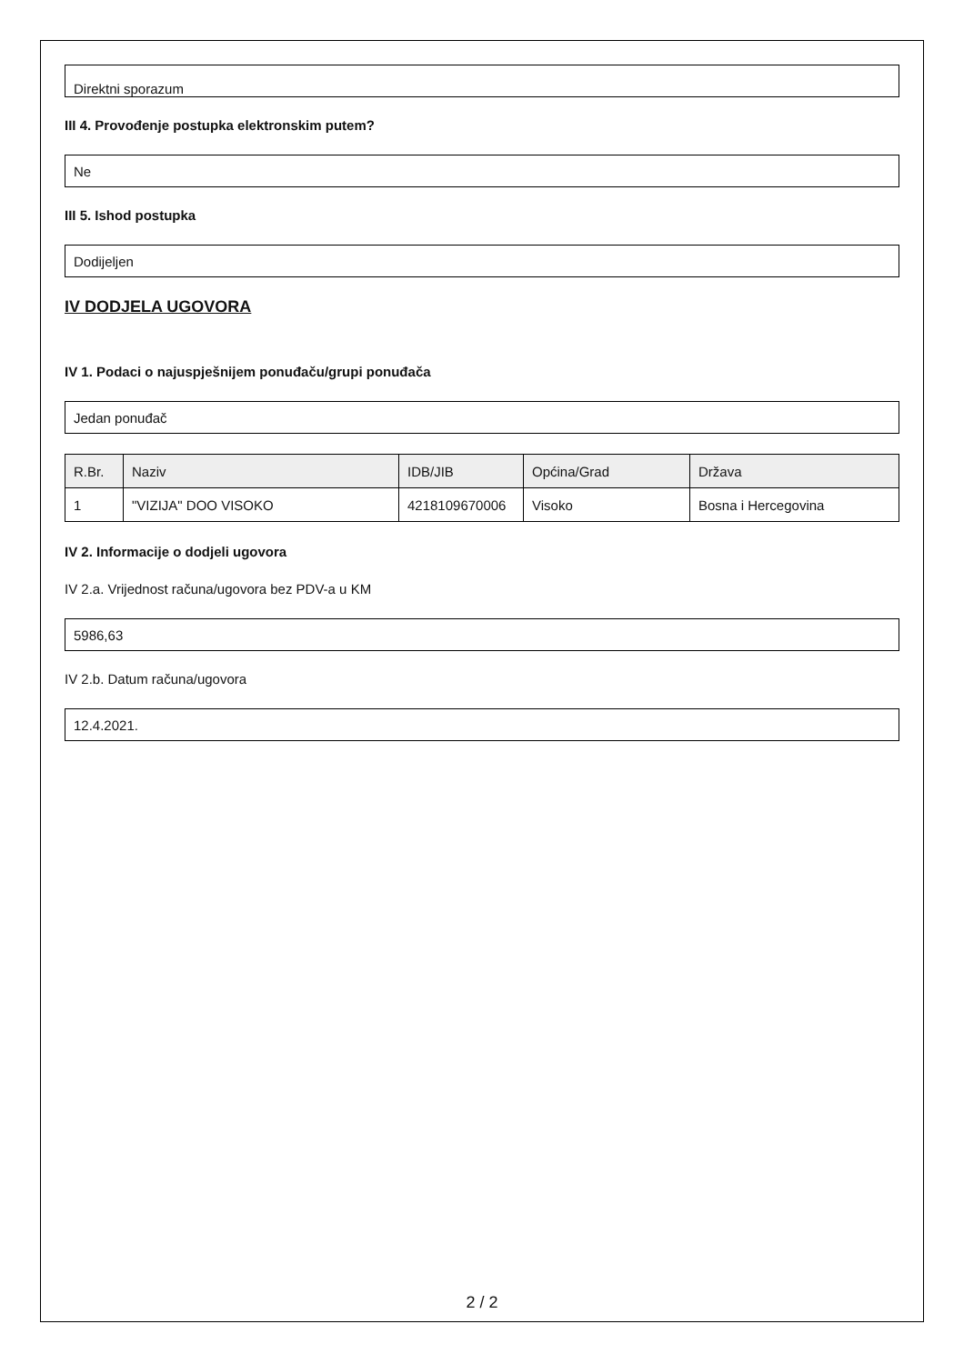Direktni sporazum
III 4. Provođenje postupka elektronskim putem?
Ne
III 5. Ishod postupka
Dodijeljen
IV DODJELA UGOVORA
IV 1. Podaci o najuspješnijem ponuđaču/grupi ponuđača
Jedan ponuđač
| R.Br. | Naziv | IDB/JIB | Općina/Grad | Država |
| --- | --- | --- | --- | --- |
| 1 | "VIZIJA" DOO VISOKO | 4218109670006 | Visoko | Bosna i Hercegovina |
IV 2. Informacije o dodjeli ugovora
IV 2.a. Vrijednost računa/ugovora bez PDV-a u KM
5986,63
IV 2.b. Datum računa/ugovora
12.4.2021.
2 / 2